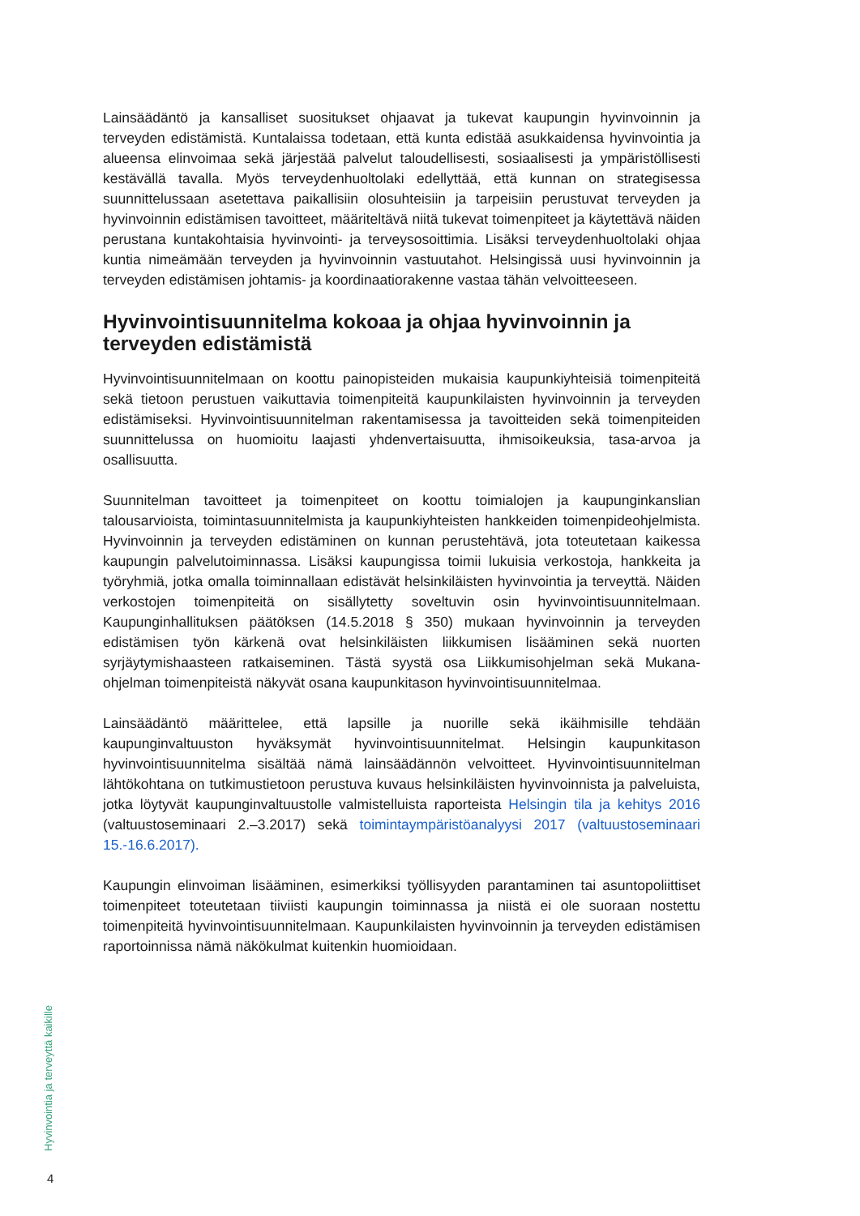Lainsäädäntö ja kansalliset suositukset ohjaavat ja tukevat kaupungin hyvinvoinnin ja terveyden edistämistä. Kuntalaissa todetaan, että kunta edistää asukkaidensa hyvinvointia ja alueensa elinvoimaa sekä järjestää palvelut taloudellisesti, sosiaalisesti ja ympäristöllisesti kestävällä tavalla. Myös terveydenhuoltolaki edellyttää, että kunnan on strategisessa suunnittelussaan asetettava paikallisiin olosuhteisiin ja tarpeisiin perustuvat terveyden ja hyvinvoinnin edistämisen tavoitteet, määriteltävä niitä tukevat toimenpiteet ja käytettävä näiden perustana kuntakohtaisia hyvinvointi- ja terveysosoittimia. Lisäksi terveydenhuoltolaki ohjaa kuntia nimeämään terveyden ja hyvinvoinnin vastuutahot. Helsingissä uusi hyvinvoinnin ja terveyden edistämisen johtamis- ja koordinaatiorakenne vastaa tähän velvoitteeseen.
Hyvinvointisuunnitelma kokoaa ja ohjaa hyvinvoinnin ja terveyden edistämistä
Hyvinvointisuunnitelmaan on koottu painopisteiden mukaisia kaupunkiyhteisiä toimenpiteitä sekä tietoon perustuen vaikuttavia toimenpiteitä kaupunkilaisten hyvinvoinnin ja terveyden edistämiseksi. Hyvinvointisuunnitelman rakentamisessa ja tavoitteiden sekä toimenpiteiden suunnittelussa on huomioitu laajasti yhdenvertaisuutta, ihmisoikeuksia, tasa-arvoa ja osallisuutta.
Suunnitelman tavoitteet ja toimenpiteet on koottu toimialojen ja kaupunginkanslian talousarvioista, toimintasuunnitelmista ja kaupunkiyhteisten hankkeiden toimenpideohjelmista. Hyvinvoinnin ja terveyden edistäminen on kunnan perustehtävä, jota toteutetaan kaikessa kaupungin palvelutoiminnassa. Lisäksi kaupungissa toimii lukuisia verkostoja, hankkeita ja työryhmiä, jotka omalla toiminnallaan edistävät helsinkiläisten hyvinvointia ja terveyttä. Näiden verkostojen toimenpiteitä on sisällytetty soveltuvin osin hyvinvointisuunnitelmaan. Kaupunginhallituksen päätöksen (14.5.2018 § 350) mukaan hyvinvoinnin ja terveyden edistämisen työn kärkenä ovat helsinkiläisten liikkumisen lisääminen sekä nuorten syrjäytymishaasteen ratkaiseminen. Tästä syystä osa Liikkumisohjelman sekä Mukana-ohjelman toimenpiteistä näkyvät osana kaupunkitason hyvinvointisuunnitelmaa.
Lainsäädäntö määrittelee, että lapsille ja nuorille sekä ikäihmisille tehdään kaupunginvaltuuston hyväksymät hyvinvointisuunnitelmat. Helsingin kaupunkitason hyvinvointisuunnitelma sisältää nämä lainsäädännön velvoitteet. Hyvinvointisuunnitelman lähtökohtana on tutkimustietoon perustuva kuvaus helsinkiläisten hyvinvoinnista ja palveluista, jotka löytyvät kaupunginvaltuustolle valmistelluista raporteista Helsingin tila ja kehitys 2016 (valtuustoseminaari 2.–3.2017) sekä toimintaympäristöanalyysi 2017 (valtuustoseminaari 15.-16.6.2017).
Kaupungin elinvoiman lisääminen, esimerkiksi työllisyyden parantaminen tai asuntopoliittiset toimenpiteet toteutetaan tiiviisti kaupungin toiminnassa ja niistä ei ole suoraan nostettu toimenpiteitä hyvinvointisuunnitelmaan. Kaupunkilaisten hyvinvoinnin ja terveyden edistämisen raportoinnissa nämä näkökulmat kuitenkin huomioidaan.
Hyvinvointia ja terveyttä kaikille
4